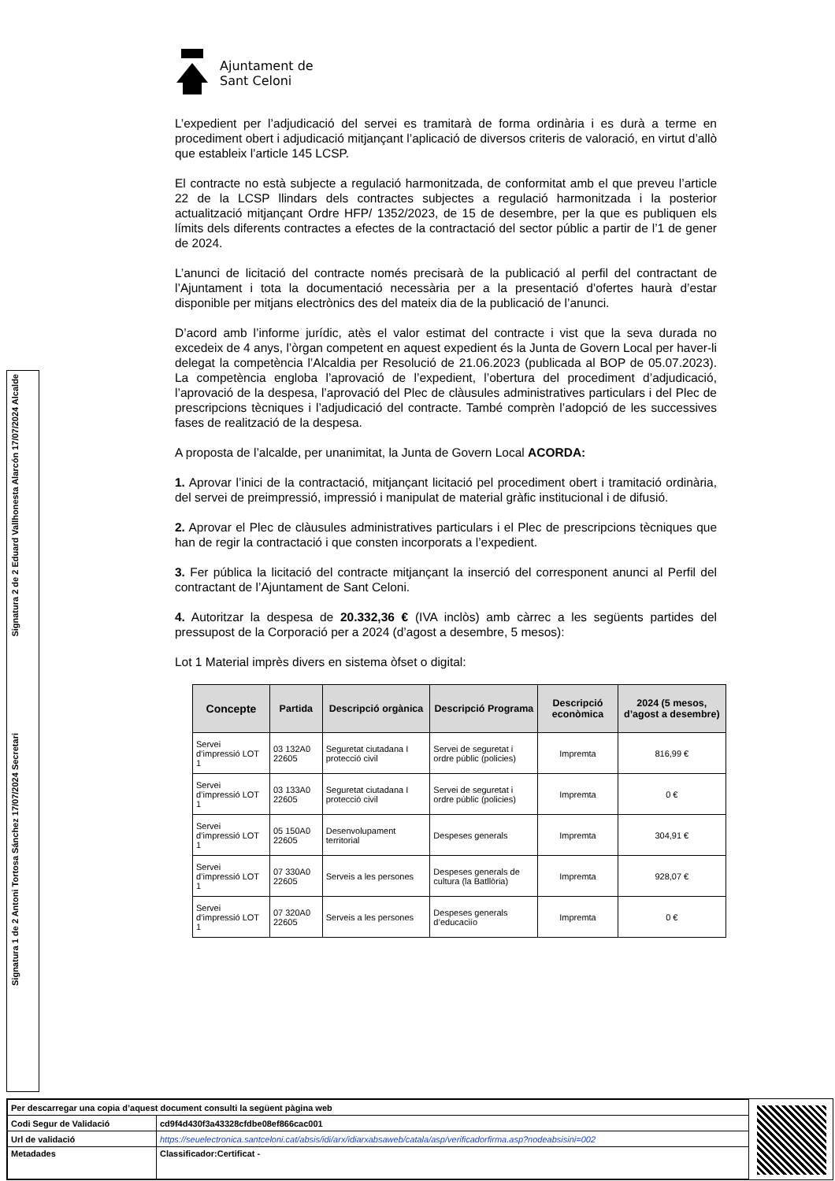Signatura 2 de 2 Eduard Vallhonesta Alarcón 17/07/2024 Alcalde
Signatura 1 de 2 Antoni Tortosa Sánchez 17/07/2024 Secretari
Ajuntament de
Sant Celoni
L’expedient per l’adjudicació del servei es tramitarà de forma ordinària i es durà a terme en procediment obert i adjudicació mitjançant l’aplicació de diversos criteris de valoració, en virtut d’allò que estableix l’article 145 LCSP.
El contracte no està subjecte a regulació harmonitzada, de conformitat amb el que preveu l’article 22 de la LCSP llindars dels contractes subjectes a regulació harmonitzada i la posterior actualització mitjançant Ordre HFP/ 1352/2023, de 15 de desembre, per la que es publiquen els límits dels diferents contractes a efectes de la contractació del sector públic a partir de l’1 de gener de 2024.
L’anunci de licitació del contracte només precisarà de la publicació al perfil del contractant de l’Ajuntament i tota la documentació necessària per a la presentació d’ofertes haurà d’estar disponible per mitjans electrònics des del mateix dia de la publicació de l’anunci.
D’acord amb l’informe jurídic, atès el valor estimat del contracte i vist que la seva durada no excedeix de 4 anys, l’òrgan competent en aquest expedient és la Junta de Govern Local per haver-li delegat la competència l’Alcaldia per Resolució de 21.06.2023 (publicada al BOP de 05.07.2023). La competència engloba l’aprovació de l’expedient, l’obertura del procediment d’adjudicació, l’aprovació de la despesa, l’aprovació del Plec de clàusules administratives particulars i del Plec de prescripcions tècniques i l’adjudicació del contracte. També comprèn l’adopció de les successives fases de realització de la despesa.
A proposta de l’alcalde, per unanimitat, la Junta de Govern Local ACORDA:
1. Aprovar l’inici de la contractació, mitjançant licitació pel procediment obert i tramitació ordinària, del servei de preimpressió, impressió i manipulat de material gràfic institucional i de difusió.
2. Aprovar el Plec de clàusules administratives particulars i el Plec de prescripcions tècniques que han de regir la contractació i que consten incorporats a l’expedient.
3. Fer pública la licitació del contracte mitjançant la inserció del corresponent anunci al Perfil del contractant de l’Ajuntament de Sant Celoni.
4. Autoritzar la despesa de 20.332,36 € (IVA inclòs) amb càrrec a les següents partides del pressupost de la Corporació per a 2024 (d’agost a desembre, 5 mesos):
Lot 1 Material imprès divers en sistema òfset o digital:
| Concepte | Partida | Descripció orgànica | Descripció Programa | Descripció econòmica | 2024 (5 mesos, d’agost a desembre) |
| --- | --- | --- | --- | --- | --- |
| Servei d’impressió LOT 1 | 03 132A0 22605 | Seguretat ciutadana I protecció civil | Servei de seguretat i ordre públic (policies) | Impremta | 816,99 € |
| Servei d’impressió LOT 1 | 03 133A0 22605 | Seguretat ciutadana I protecció civil | Servei de seguretat i ordre públic (policies) | Impremta | 0 € |
| Servei d’impressió LOT 1 | 05 150A0 22605 | Desenvolupament territorial | Despeses generals | Impremta | 304,91 € |
| Servei d’impressió LOT 1 | 07 330A0 22605 | Serveis a les persones | Despeses generals de cultura (la Batllòria) | Impremta | 928,07 € |
| Servei d’impressió LOT 1 | 07 320A0 22605 | Serveis a les persones | Despeses generals d’educaciío | Impremta | 0 € |
| Per descarregar una copia d’aquest document consulti la següent pàgina web | |
| Codi Segur de Validació | cd9f4d430f3a43328cfdbe08ef866cac001 |
| Url de validació | https://seuelectronica.santceloni.cat/absis/idi/arx/idiarxabsaweb/catala/asp/verificadorfirma.asp?nodeabsisini=002 |
| Metadades | Classificador:Certificat - |